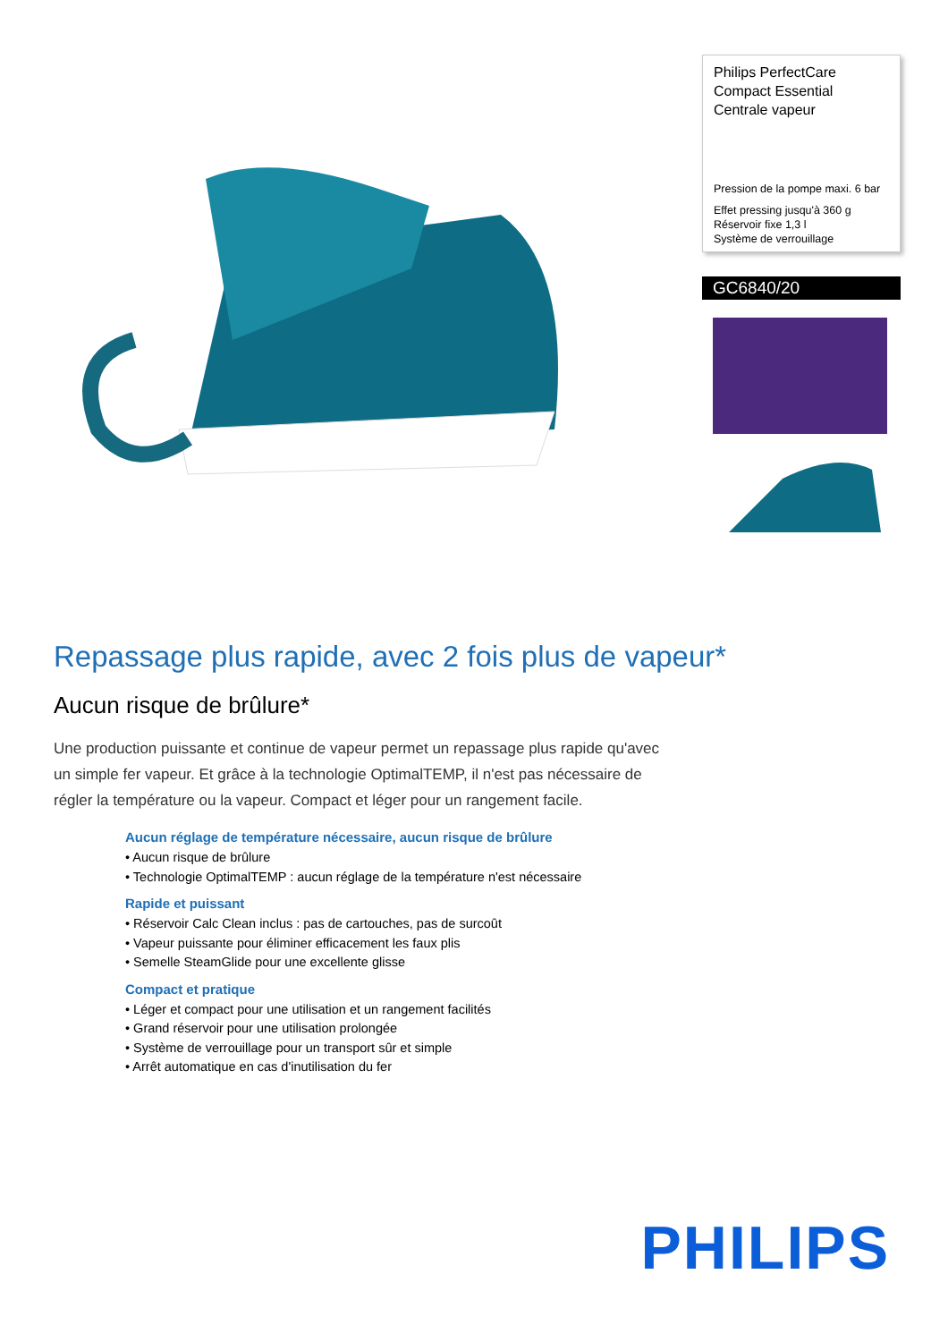Philips PerfectCare Compact Essential Centrale vapeur
Pression de la pompe maxi. 6 bar
Effet pressing jusqu'à 360 g
Réservoir fixe 1,3 l
Système de verrouillage
GC6840/20
Repassage plus rapide, avec 2 fois plus de vapeur*
Aucun risque de brûlure*
Une production puissante et continue de vapeur permet un repassage plus rapide qu'avec un simple fer vapeur. Et grâce à la technologie OptimalTEMP, il n'est pas nécessaire de régler la température ou la vapeur. Compact et léger pour un rangement facile.
Aucun réglage de température nécessaire, aucun risque de brûlure
• Aucun risque de brûlure
• Technologie OptimalTEMP : aucun réglage de la température n'est nécessaire
Rapide et puissant
• Réservoir Calc Clean inclus : pas de cartouches, pas de surcoût
• Vapeur puissante pour éliminer efficacement les faux plis
• Semelle SteamGlide pour une excellente glisse
Compact et pratique
• Léger et compact pour une utilisation et un rangement facilités
• Grand réservoir pour une utilisation prolongée
• Système de verrouillage pour un transport sûr et simple
• Arrêt automatique en cas d'inutilisation du fer
PHILIPS